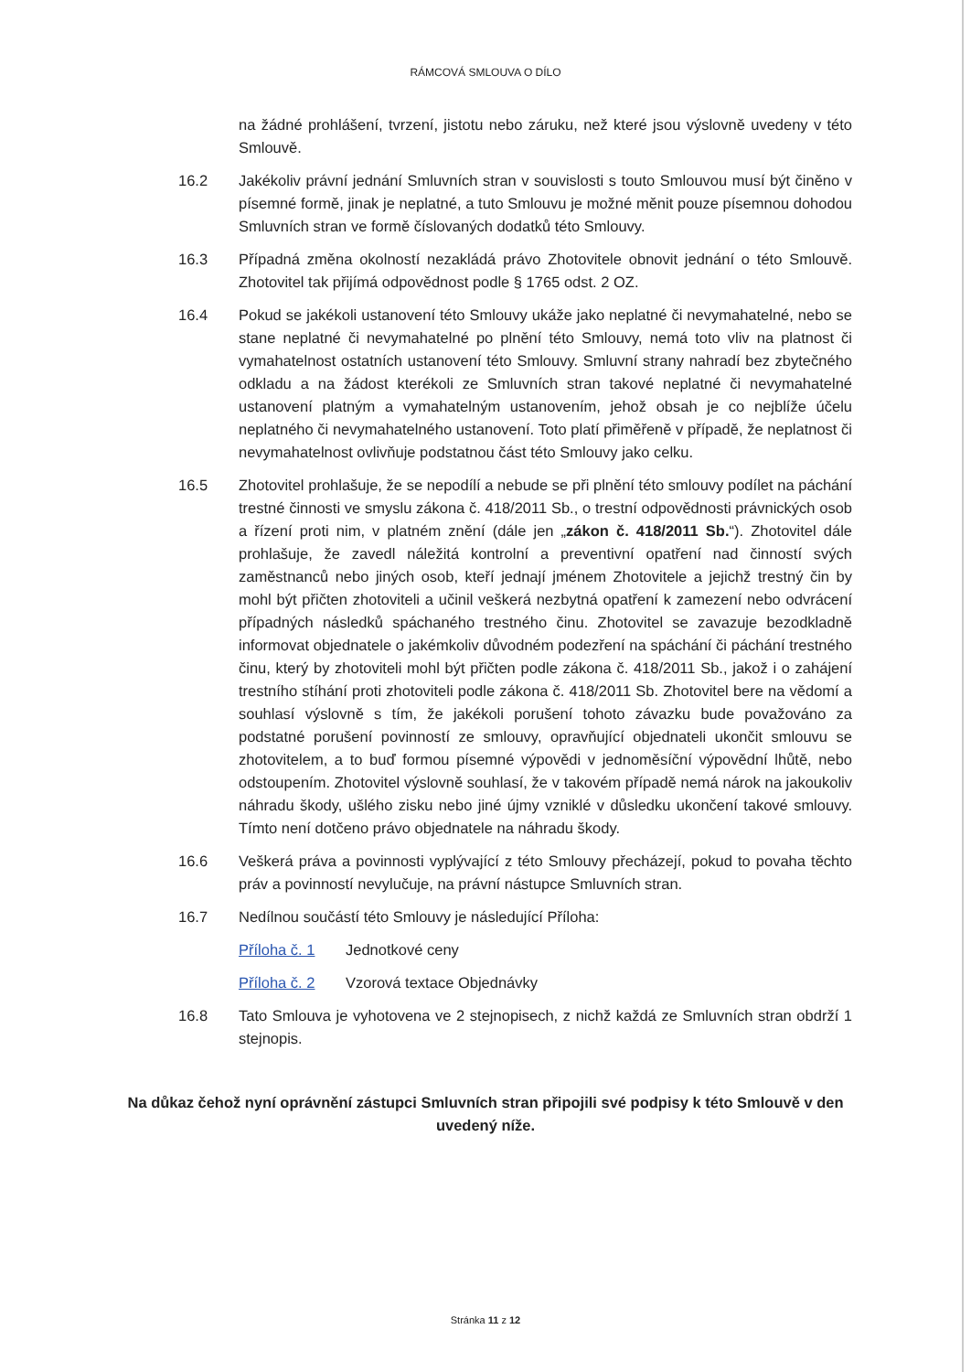RÁMCOVÁ SMLOUVA O DÍLO
na žádné prohlášení, tvrzení, jistotu nebo záruku, než které jsou výslovně uvedeny v této Smlouvě.
16.2 Jakékoliv právní jednání Smluvních stran v souvislosti s touto Smlouvou musí být činěno v písemné formě, jinak je neplatné, a tuto Smlouvu je možné měnit pouze písemnou dohodou Smluvních stran ve formě číslovaných dodatků této Smlouvy.
16.3 Případná změna okolností nezakládá právo Zhotovitele obnovit jednání o této Smlouvě. Zhotovitel tak přijímá odpovědnost podle § 1765 odst. 2 OZ.
16.4 Pokud se jakékoli ustanovení této Smlouvy ukáže jako neplatné či nevymahatelné, nebo se stane neplatné či nevymahatelné po plnění této Smlouvy, nemá toto vliv na platnost či vymahatelnost ostatních ustanovení této Smlouvy. Smluvní strany nahradí bez zbytečného odkladu a na žádost kterékoli ze Smluvních stran takové neplatné či nevymahatelné ustanovení platným a vymahatelným ustanovením, jehož obsah je co nejblíže účelu neplatného či nevymahatelného ustanovení. Toto platí přiměřeně v případě, že neplatnost či nevymahatelnost ovlivňuje podstatnou část této Smlouvy jako celku.
16.5 Zhotovitel prohlašuje, že se nepodílí a nebude se při plnění této smlouvy podílet na páchání trestné činnosti ve smyslu zákona č. 418/2011 Sb., o trestní odpovědnosti právnických osob a řízení proti nim, v platném znění (dále jen „zákon č. 418/2011 Sb.“). Zhotovitel dále prohlašuje, že zavedl náležitá kontrolní a preventivní opatření nad činností svých zaměstnanců nebo jiných osob, kteří jednají jménem Zhotovitele a jejichž trestný čin by mohl být přičten zhotoviteli a učinil veškerá nezbytná opatření k zamezení nebo odvrácení případných následků spáchaného trestného činu. Zhotovitel se zavazuje bezodkladně informovat objednatele o jakémkoliv důvodném podezření na spáchání či páchání trestného činu, který by zhotoviteli mohl být přičten podle zákona č. 418/2011 Sb., jakož i o zahájení trestního stíhání proti zhotoviteli podle zákona č. 418/2011 Sb. Zhotovitel bere na vědomí a souhlasí výslovně s tím, že jakékoli porušení tohoto závazku bude považováno za podstatné porušení povinností ze smlouvy, opravňující objednateli ukončit smlouvu se zhotovitelem, a to buď formou písemné výpovědi v jednoměsíční výpovědní lhůtě, nebo odstoupením. Zhotovitel výslovně souhlasí, že v takovém případě nemá nárok na jakoukoliv náhradu škody, ušlého zisku nebo jiné újmy vzniklé v důsledku ukončení takové smlouvy. Tímto není dotčeno právo objednatele na náhradu škody.
16.6 Veškerá práva a povinnosti vyplývající z této Smlouvy přecházejí, pokud to povaha těchto práv a povinností nevylučuje, na právní nástupce Smluvních stran.
16.7 Nedílnou součástí této Smlouvy je následující Příloha:
Příloha č. 1 Jednotkové ceny
Příloha č. 2 Vzorová textace Objednávky
16.8 Tato Smlouva je vyhotovena ve 2 stejnopisech, z nichž každá ze Smluvních stran obdrží 1 stejnopis.
Na důkaz čehož nyní oprávnění zástupci Smluvních stran připojili své podpisy k této Smlouvě v den uvedený níže.
Stránka 11 z 12